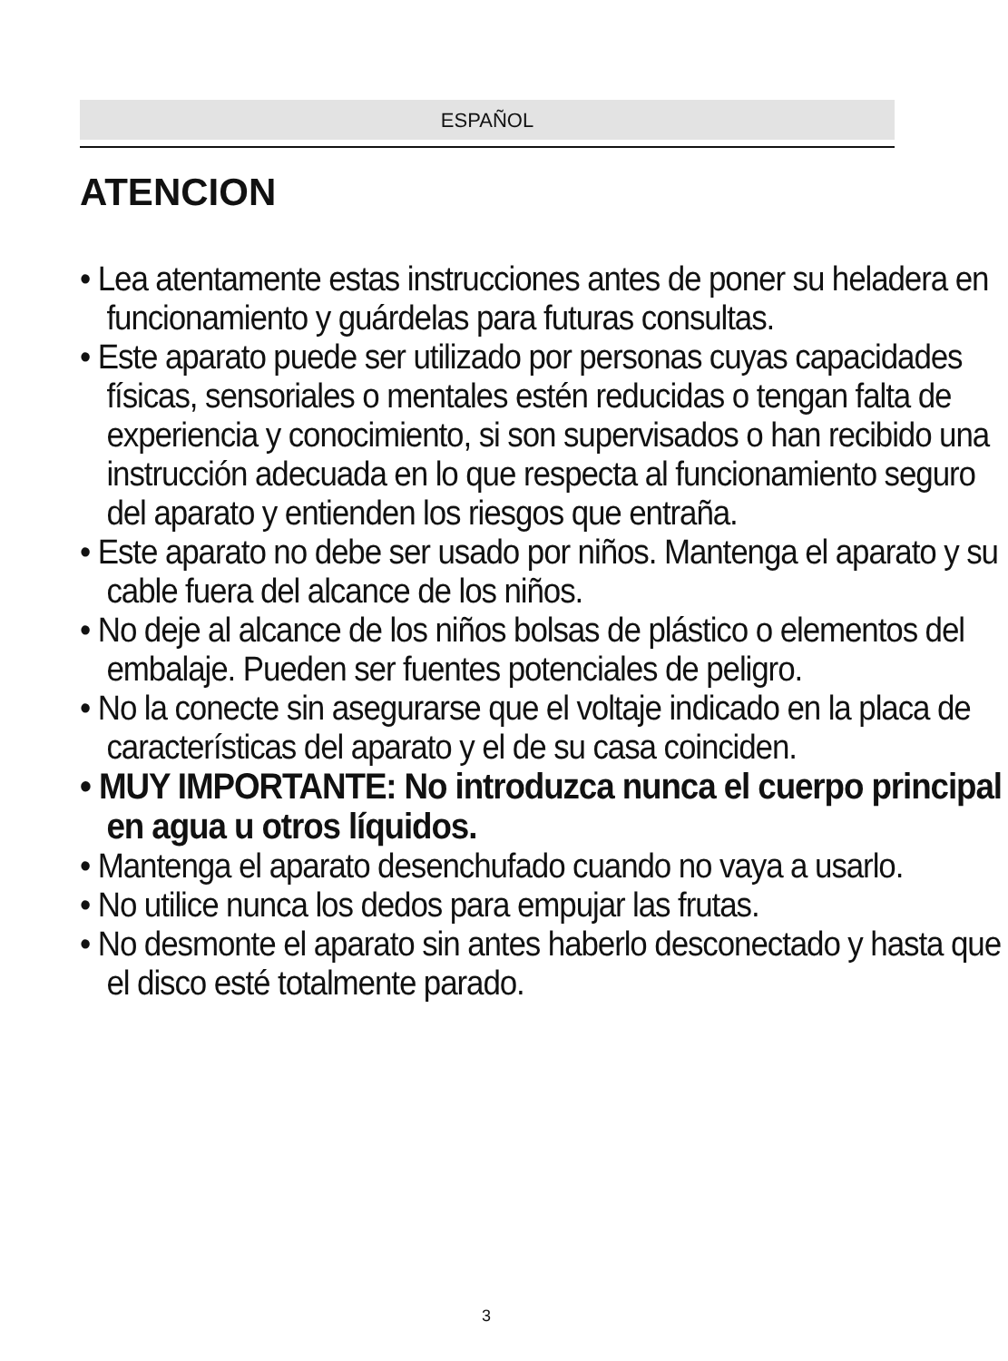ESPAÑOL
ATENCION
• Lea atentamente estas instrucciones antes de poner su heladera en funcionamiento y guárdelas para futuras consultas.
• Este aparato puede ser utilizado por personas cuyas capacidades físicas, sensoriales o mentales estén reducidas o tengan falta de experiencia y conocimiento, si son supervisados o han recibido una instrucción adecuada en lo que respecta al funcionamiento seguro del aparato y entienden los riesgos que entraña.
• Este aparato no debe ser usado por niños. Mantenga el aparato y su cable fuera del alcance de los niños.
• No deje al alcance de los niños bolsas de plástico o elementos del embalaje. Pueden ser fuentes potenciales de peligro.
• No la conecte sin asegurarse que el voltaje indicado en la placa de características del aparato y el de su casa coinciden.
• MUY IMPORTANTE: No introduzca nunca el cuerpo principal en agua u otros líquidos.
• Mantenga el aparato desenchufado cuando no vaya a usarlo.
• No utilice nunca los dedos para empujar las frutas.
• No desmonte el aparato sin antes haberlo desconectado y hasta que el disco esté totalmente parado.
3